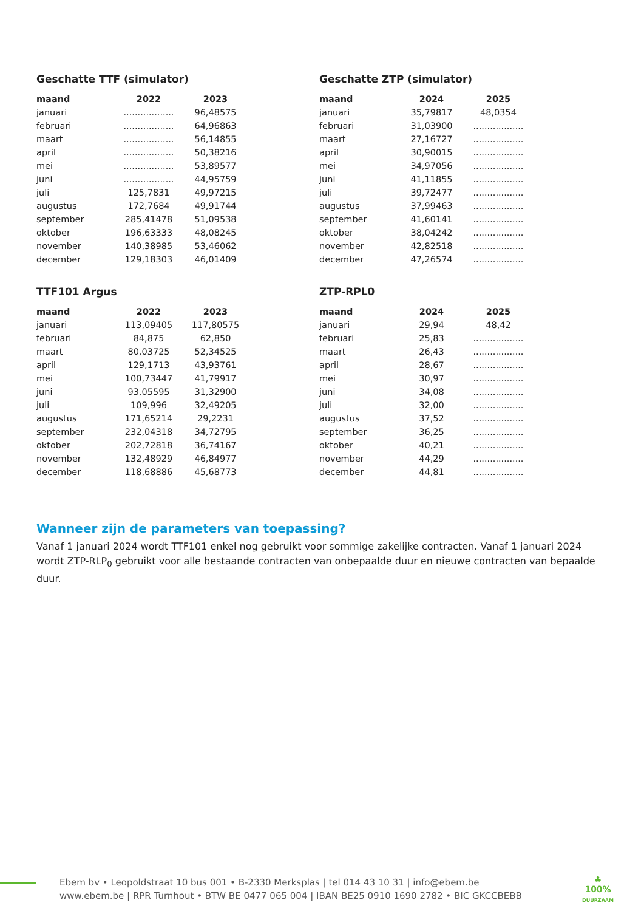Geschatte TTF (simulator)
| maand | 2022 | 2023 |
| --- | --- | --- |
| januari | .................. | 96,48575 |
| februari | .................. | 64,96863 |
| maart | .................. | 56,14855 |
| april | .................. | 50,38216 |
| mei | .................. | 53,89577 |
| juni | .................. | 44,95759 |
| juli | 125,7831 | 49,97215 |
| augustus | 172,7684 | 49,91744 |
| september | 285,41478 | 51,09538 |
| oktober | 196,63333 | 48,08245 |
| november | 140,38985 | 53,46062 |
| december | 129,18303 | 46,01409 |
Geschatte ZTP (simulator)
| maand | 2024 | 2025 |
| --- | --- | --- |
| januari | 35,79817 | 48,0354 |
| februari | 31,03900 | .................. |
| maart | 27,16727 | .................. |
| april | 30,90015 | .................. |
| mei | 34,97056 | .................. |
| juni | 41,11855 | .................. |
| juli | 39,72477 | .................. |
| augustus | 37,99463 | .................. |
| september | 41,60141 | .................. |
| oktober | 38,04242 | .................. |
| november | 42,82518 | .................. |
| december | 47,26574 | .................. |
TTF101 Argus
| maand | 2022 | 2023 |
| --- | --- | --- |
| januari | 113,09405 | 117,80575 |
| februari | 84,875 | 62,850 |
| maart | 80,03725 | 52,34525 |
| april | 129,1713 | 43,93761 |
| mei | 100,73447 | 41,79917 |
| juni | 93,05595 | 31,32900 |
| juli | 109,996 | 32,49205 |
| augustus | 171,65214 | 29,2231 |
| september | 232,04318 | 34,72795 |
| oktober | 202,72818 | 36,74167 |
| november | 132,48929 | 46,84977 |
| december | 118,68886 | 45,68773 |
ZTP-RPL0
| maand | 2024 | 2025 |
| --- | --- | --- |
| januari | 29,94 | 48,42 |
| februari | 25,83 | .................. |
| maart | 26,43 | .................. |
| april | 28,67 | .................. |
| mei | 30,97 | .................. |
| juni | 34,08 | .................. |
| juli | 32,00 | .................. |
| augustus | 37,52 | .................. |
| september | 36,25 | .................. |
| oktober | 40,21 | .................. |
| november | 44,29 | .................. |
| december | 44,81 | .................. |
Wanneer zijn de parameters van toepassing?
Vanaf 1 januari 2024 wordt TTF101 enkel nog gebruikt voor sommige zakelijke contracten. Vanaf 1 januari 2024 wordt ZTP-RLP<sub>0</sub> gebruikt voor alle bestaande contracten van onbepaalde duur en nieuwe contracten van bepaalde duur.
Ebem bv • Leopoldstraat 10 bus 001 • B-2330 Merksplas | tel 014 43 10 31 | info@ebem.be
www.ebem.be | RPR Turnhout • BTW BE 0477 065 004 | IBAN BE25 0910 1690 2782 • BIC GKCCBEBB
♣
100%
DUURZAAM